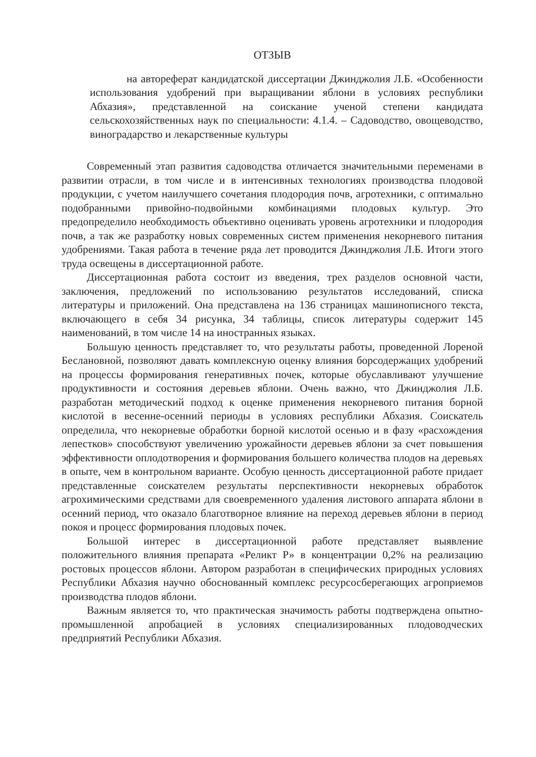ОТЗЫВ
на автореферат кандидатской диссертации Джинджолия Л.Б. «Особенности использования удобрений при выращивании яблони в условиях республики Абхазия», представленной на соискание ученой степени кандидата сельскохозяйственных наук по специальности: 4.1.4. – Садоводство, овощеводство, виноградарство и лекарственные культуры
Современный этап развития садоводства отличается значительными переменами в развитии отрасли, в том числе и в интенсивных технологиях производства плодовой продукции, с учетом наилучшего сочетания плодородия почв, агротехники, с оптимально подобранными привойно-подвойными комбинациями плодовых культур. Это предопределило необходимость объективно оценивать уровень агротехники и плодородия почв, а так же разработку новых современных систем применения некорневого питания удобрениями. Такая работа в течение ряда лет проводится Джинджолия Л.Б. Итоги этого труда освещены в диссертационной работе.
Диссертационная работа состоит из введения, трех разделов основной части, заключения, предложений по использованию результатов исследований, списка литературы и приложений. Она представлена на 136 страницах машинописного текста, включающего в себя 34 рисунка, 34 таблицы, список литературы содержит 145 наименований, в том числе 14 на иностранных языках.
Большую ценность представляет то, что результаты работы, проведенной Лореной Беслановной, позволяют давать комплексную оценку влияния борсодержащих удобрений на процессы формирования генеративных почек, которые обуславливают улучшение продуктивности и состояния деревьев яблони. Очень важно, что Джинджолия Л.Б. разработан методический подход к оценке применения некорневого питания борной кислотой в весенне-осенний периоды в условиях республики Абхазия. Соискатель определила, что некорневые обработки борной кислотой осенью и в фазу «расхождения лепестков» способствуют увеличению урожайности деревьев яблони за счет повышения эффективности оплодотворения и формирования большего количества плодов на деревьях в опыте, чем в контрольном варианте. Особую ценность диссертационной работе придает представленные соискателем результаты перспективности некорневых обработок агрохимическими средствами для своевременного удаления листового аппарата яблони в осенний период, что оказало благотворное влияние на переход деревьев яблони в период покоя и процесс формирования плодовых почек.
Большой интерес в диссертационной работе представляет выявление положительного влияния препарата «Реликт Р» в концентрации 0,2% на реализацию ростовых процессов яблони. Автором разработан в специфических природных условиях Республики Абхазия научно обоснованный комплекс ресурсосберегающих агроприемов производства плодов яблони.
Важным является то, что практическая значимость работы подтверждена опытно-промышленной апробацией в условиях специализированных плодоводческих предприятий Республики Абхазия.